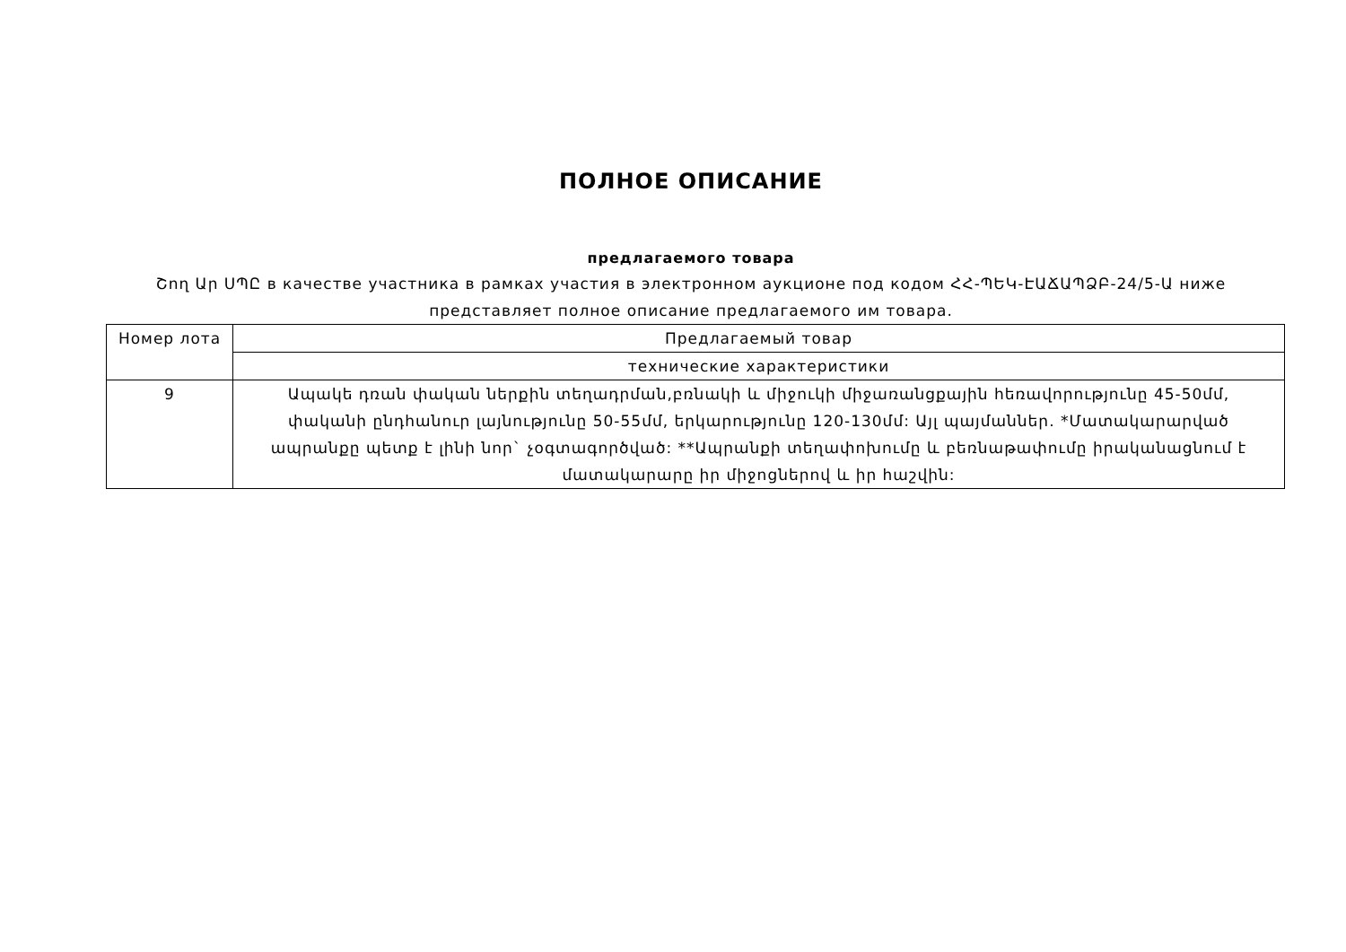ПОЛНОЕ ОПИСАНИЕ
предлагаемого товара
Շող Ար ՍՊԸ в качестве участника в рамках участия в электронном аукционе под кодом ՀՀ-ՊԵԿ-ԷԱՃԱՊՁԲ-24/5-Ա ниже представляет полное описание предлагаемого им товара.
| Номер лота | Предлагаемый товар |
| | технические характеристики |
| 9 | Ապակե դռան փական ներքին տեղադրման,բռնակի և միջուկի միջառանցքային հեռավորությունը 45-50մմ, փականի ընդհանուր լայնությունը 50-55մմ, երկարությունը 120-130մմ: Այլ պայմաններ. *Մատակարարված ապրանքը պետք է լինի նոր` չօգտագործված: **Ապրանքի տեղափոխումը և բեռնաթափումը իրականացնում է մատակարարը իր միջոցներով և իր հաշվին: |